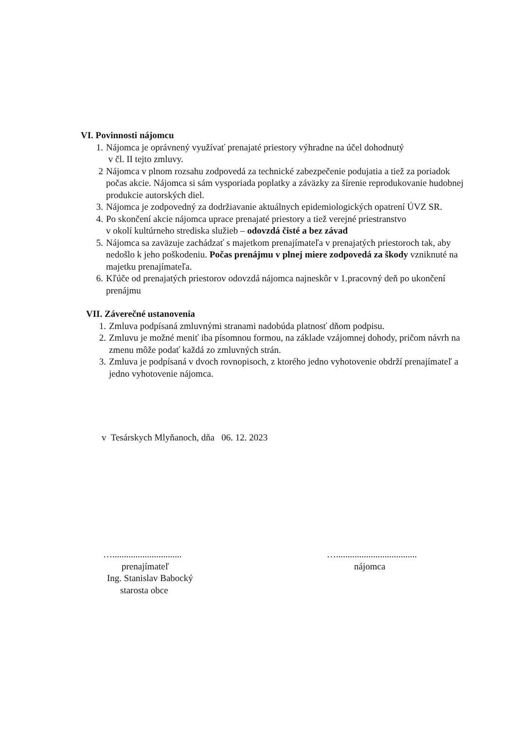VI. Povinnosti nájomcu
1. Nájomca je oprávnený využívať prenajaté priestory výhradne na účel dohodnutý
v čl. II tejto zmluvy.
2 Nájomca v plnom rozsahu zodpovedá za technické zabezpečenie podujatia a tiež za poriadok počas akcie. Nájomca si sám vysporiada poplatky a záväzky za šírenie reprodukovanie hudobnej produkcie autorských diel.
3. Nájomca je zodpovedný za dodržiavanie aktuálnych epidemiologických opatrení ÚVZ SR.
4. Po skončení akcie nájomca uprace prenajaté priestory a tiež verejné priestranstvo
v okolí kultúrneho strediska služieb – odovzdá čisté a bez závad
5. Nájomca sa zaväzuje zachádzať s majetkom prenajímateľa v prenajatých priestoroch tak, aby nedošlo k jeho poškodeniu. Počas prenájmu v plnej miere zodpovedá za škody vzniknuté na majetku prenajímateľa.
6. Kľúče od prenajatých priestorov odovzdá nájomca najneskôr v 1.pracovný deň po ukončení prenájmu
VII. Záverečné ustanovenia
1. Zmluva podpísaná zmluvnými stranami nadobúda platnosť dňom podpisu.
2. Zmluvu je možné meniť iba písomnou formou, na základe vzájomnej dohody, pričom návrh na zmenu môže podať každá zo zmluvných strán.
3. Zmluva je podpísaná v dvoch rovnopisoch, z ktorého jedno vyhotovenie obdrží prenajímateľ a jedno vyhotovenie nájomca.
v Tesárskych Mlyňanoch, dňa 06. 12. 2023
…..............................
prenajímateľ
Ing. Stanislav Babocký
starosta obce
…...................................
nájomca